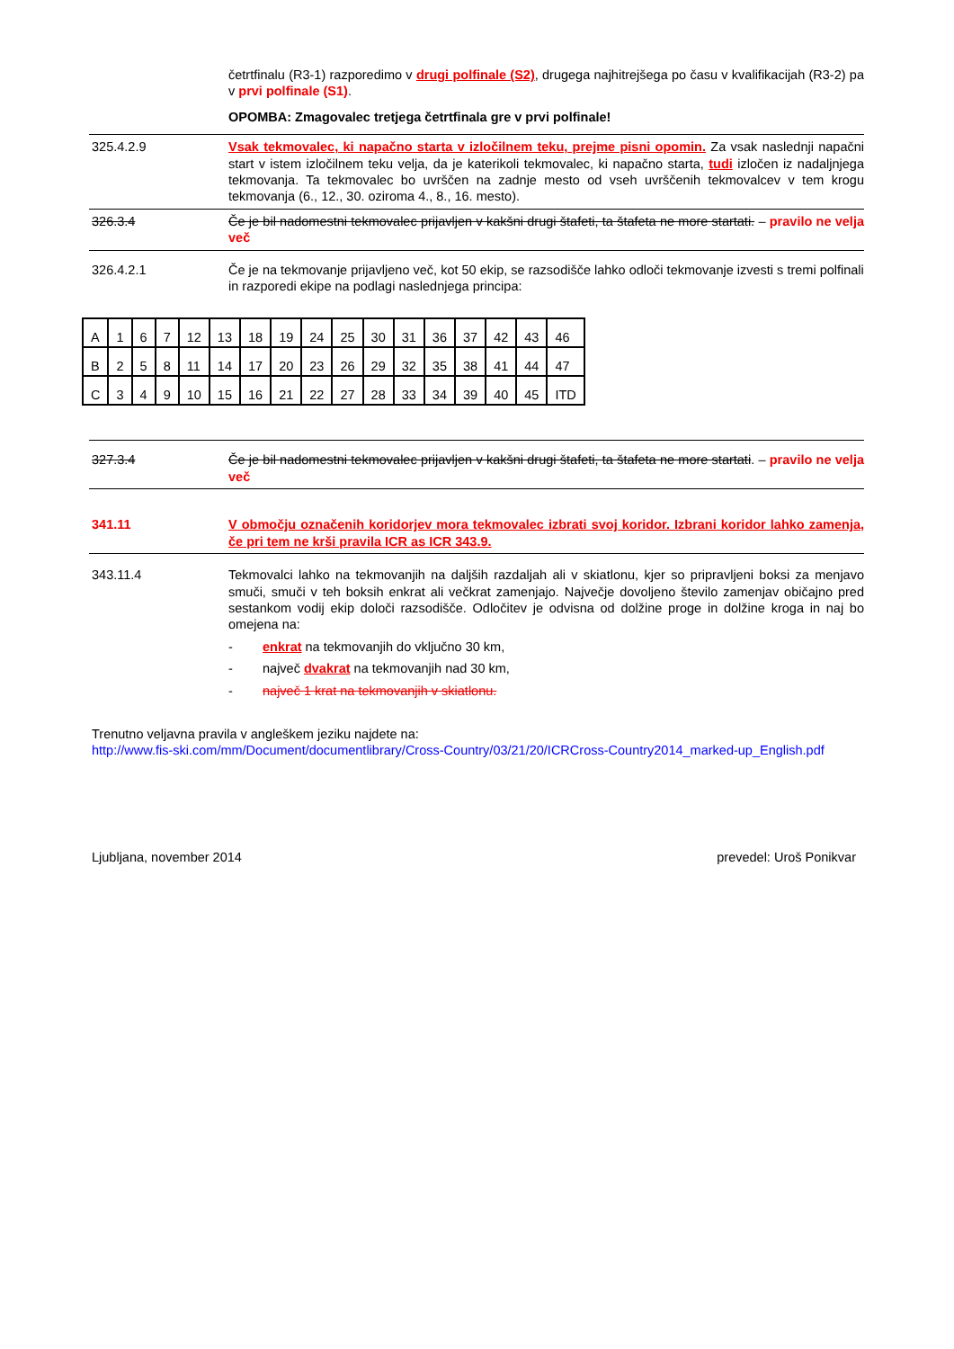četrtfinalu (R3-1) razporedimo v drugi polfinale (S2), drugega najhitrejšega po času v kvalifikacijah (R3-2) pa v prvi polfinale (S1).
OPOMBA: Zmagovalec tretjega četrtfinala gre v prvi polfinale!
325.4.2.9 Vsak tekmovalec, ki napačno starta v izločilnem teku, prejme pisni opomin. Za vsak naslednji napačni start v istem izločilnem teku velja, da je katerikoli tekmovalec, ki napačno starta, tudi izločen iz nadaljnjega tekmovanja. Ta tekmovalec bo uvrščen na zadnje mesto od vseh uvrščenih tekmovalcev v tem krogu tekmovanja (6., 12., 30. oziroma 4., 8., 16. mesto).
326.3.4 Če je bil nadomestni tekmovalec prijavljen v kakšni drugi štafeti, ta štafeta ne more startati. – pravilo ne velja več
326.4.2.1 Če je na tekmovanje prijavljeno več, kot 50 ekip, se razsodišče lahko odloči tekmovanje izvesti s tremi polfinali in razporedi ekipe na podlagi naslednjega principa:
| A | 1 | 6 | 7 | 12 | 13 | 18 | 19 | 24 | 25 | 30 | 31 | 36 | 37 | 42 | 43 | 46 |
| B | 2 | 5 | 8 | 11 | 14 | 17 | 20 | 23 | 26 | 29 | 32 | 35 | 38 | 41 | 44 | 47 |
| C | 3 | 4 | 9 | 10 | 15 | 16 | 21 | 22 | 27 | 28 | 33 | 34 | 39 | 40 | 45 | ITD |
327.3.4 Če je bil nadomestni tekmovalec prijavljen v kakšni drugi štafeti, ta štafeta ne more startati. – pravilo ne velja več
341.11 V območju označenih koridorjev mora tekmovalec izbrati svoj koridor. Izbrani koridor lahko zamenja, če pri tem ne krši pravila ICR as ICR 343.9.
343.11.4 Tekmovalci lahko na tekmovanjih na daljših razdaljah ali v skiatlonu, kjer so pripravljeni boksi za menjavo smuči, smuči v teh boksih enkrat ali večkrat zamenjajo. Največje dovoljeno število zamenjav običajno pred sestankom vodij ekip določi razsodišče. Odločitev je odvisna od dolžine proge in dolžine kroga in naj bo omejena na:
- enkrat na tekmovanjih do vključno 30 km,
- največ dvakrat na tekmovanjih nad 30 km,
- največ 1 krat na tekmovanjih v skiatlonu.
Trenutno veljavna pravila v angleškem jeziku najdete na:
http://www.fis-ski.com/mm/Document/documentlibrary/Cross-Country/03/21/20/ICRCross-Country2014_marked-up_English.pdf
Ljubljana, november 2014 prevedel: Uroš Ponikvar